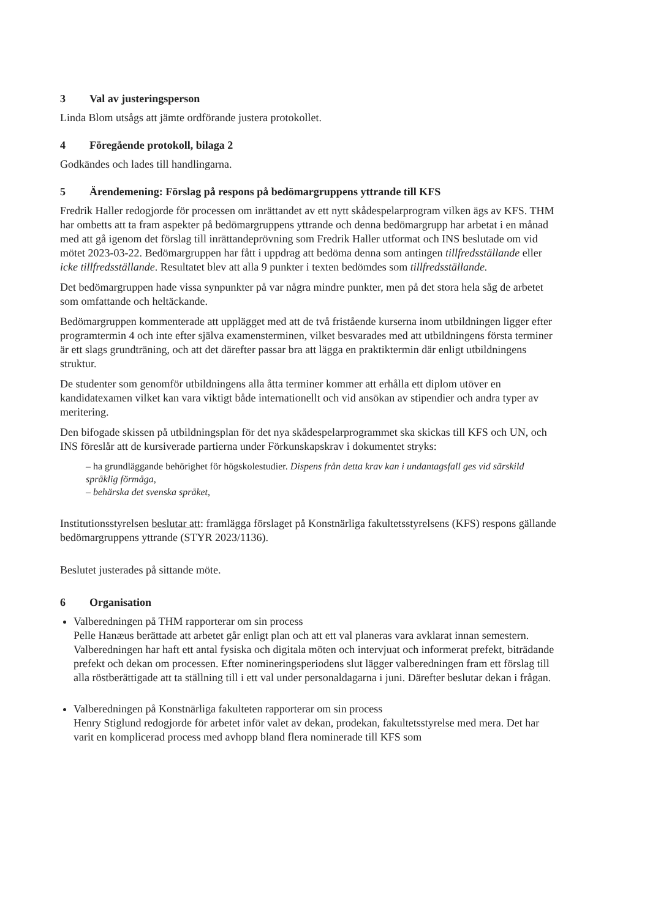3 Val av justeringsperson
Linda Blom utsågs att jämte ordförande justera protokollet.
4 Föregående protokoll, bilaga 2
Godkändes och lades till handlingarna.
5 Ärendemening: Förslag på respons på bedömargruppens yttrande till KFS
Fredrik Haller redogjorde för processen om inrättandet av ett nytt skådespelarprogram vilken ägs av KFS. THM har ombetts att ta fram aspekter på bedömargruppens yttrande och denna bedömargrupp har arbetat i en månad med att gå igenom det förslag till inrättandeprövning som Fredrik Haller utformat och INS beslutade om vid mötet 2023-03-22. Bedömargruppen har fått i uppdrag att bedöma denna som antingen tillfredsställande eller icke tillfredsställande. Resultatet blev att alla 9 punkter i texten bedömdes som tillfredsställande.
Det bedömargruppen hade vissa synpunkter på var några mindre punkter, men på det stora hela såg de arbetet som omfattande och heltäckande.
Bedömargruppen kommenterade att upplägget med att de två fristående kurserna inom utbildningen ligger efter programtermin 4 och inte efter själva examensterminen, vilket besvarades med att utbildningens första terminer är ett slags grundträning, och att det därefter passar bra att lägga en praktiktermin där enligt utbildningens struktur.
De studenter som genomför utbildningens alla åtta terminer kommer att erhålla ett diplom utöver en kandidatexamen vilket kan vara viktigt både internationellt och vid ansökan av stipendier och andra typer av meritering.
Den bifogade skissen på utbildningsplan för det nya skådespelarprogrammet ska skickas till KFS och UN, och INS föreslår att de kursiverade partierna under Förkunskapskrav i dokumentet stryks:
– ha grundläggande behörighet för högskolestudier. Dispens från detta krav kan i undantagsfall ges vid särskild språklig förmåga,
– behärska det svenska språket,
Institutionsstyrelsen beslutar att: framlägga förslaget på Konstnärliga fakultetsstyrelsens (KFS) respons gällande bedömargruppens yttrande (STYR 2023/1136).
Beslutet justerades på sittande möte.
6 Organisation
Valberedningen på THM rapporterar om sin process
Pelle Hanæus berättade att arbetet går enligt plan och att ett val planeras vara avklarat innan semestern. Valberedningen har haft ett antal fysiska och digitala möten och intervjuat och informerat prefekt, biträdande prefekt och dekan om processen. Efter nomineringsperiodens slut lägger valberedningen fram ett förslag till alla röstberättigade att ta ställning till i ett val under personaldagarna i juni. Därefter beslutar dekan i frågan.
Valberedningen på Konstnärliga fakulteten rapporterar om sin process
Henry Stiglund redogjorde för arbetet inför valet av dekan, prodekan, fakultetsstyrelse med mera. Det har varit en komplicerad process med avhopp bland flera nominerade till KFS som